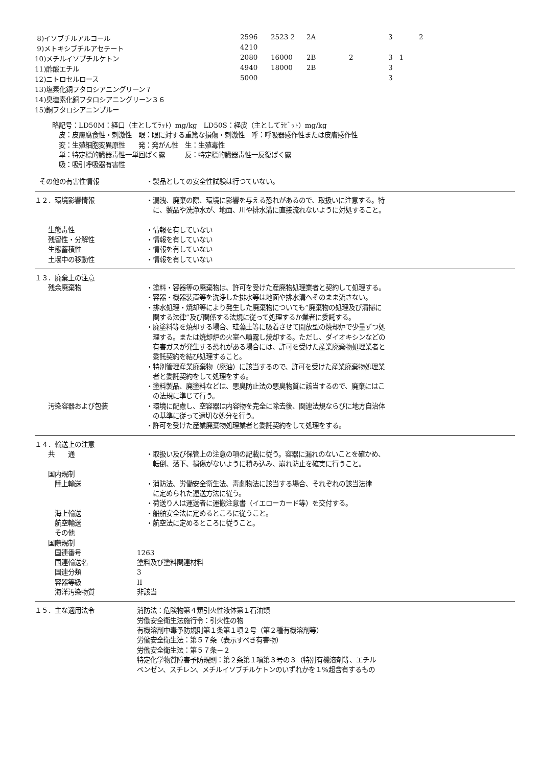| 8)イソブチルアルコール | 2596 | 2523 2 | 2A | 3 | 2 |
| 9)メトキシブチルアセテート | 4210 | | | | |
| 10)メチルイソブチルケトン | 2080 | 16000 | 2B 2 | 3 1 | |
| 11)酢酸エチル | 4940 | 18000 | 2B | 3 | |
| 12)ニトロセルロース | 5000 | | | 3 | |
| 13)塩素化銅フタロシアニングリーン７ | | | | | |
| 14)臭塩素化銅フタロシアニングリーン３６ | | | | | |
| 15)銅フタロシアニンブルー | | | | | |
略記号：LD50M：経口（主としてﾗｯﾄ）mg/kg　LD50S：経皮（主としてﾗﾋﾞｯﾄ）mg/kg
　皮：皮膚腐食性・刺激性　眼：眼に対する重篤な損傷・刺激性　呼：呼吸器感作性または皮膚感作性
　変：生殖細胞変異原性　　発：発がん性　生：生殖毒性
　単：特定標的臓器毒性一単回ばく露　　　反：特定標的臓器毒性一反復ばく露
　吸：吸引呼吸器有害性
その他の有害性情報 ・製品としての安全性試験は行つていない。
１２．環境影響情報 ・漏洩、廃棄の際、環境に影響を与える恐れがあるので、取扱いに注意する。特
　に、製品や洗浄水が、地面、川や排水溝に直接流れないように対処すること。
　　生態毒性 ・情報を有していない
　　残留性・分解性 ・情報を有していない
　　生態蓄積性 ・情報を有していない
　　土壌中の移動性 ・情報を有していない
１３．廃棄上の注意
　　残余廃棄物 ・塗料・容器等の廃棄物は、許可を受けた産廃物処理業者と契約して処理する。
・容器・機器装置等を洗浄した排水等は地面や排水溝へそのまま流さない。
・排水処理・焼却等により発生した廃棄物についても”廃棄物の処理及び清掃に
　関する法律”及び関係する法規に従って処理するか業者に委託する。
・廃塗料等を焼却する場合、珪藻土等に吸着させて開放型の焼却炉で少量ずつ処
　理する。または焼却炉の火室へ噴霧し焼却する。ただし、ダイオキシンなどの
　有害ガスが発生する恐れがある場合には、許可を受けた産業廃棄物処理業者と
　委託契約を結び処理すること。
・特別管理産業廃棄物（廃油）に該当するので、許可を受けた産業廃棄物処理業
　者と委託契約をして処理をする。
・塗料製品、廃塗料などは、悪臭防止法の悪臭物質に該当するので、廃棄にはこ
　の法規に準じて行う。
　　汚染容器および包装 ・環境に配慮し、空容器は内容物を完全に除去後、関連法規ならびに地方自治体
　の基準に従って適切な処分を行う。
・許可を受けた産業廃棄物処理業者と委託契約をして処理をする。
１４．輸送上の注意
　　共　　通 ・取扱い及び保管上の注意の項の記載に従う。容器に漏れのないことを確かめ、
　転倒、落下、損傷がないように積み込み、崩れ防止を確実に行うこと。
　　国内規制
　　　陸上輸送 ・消防法、労働安全衛生法、毒劇物法に該当する場合、それぞれの該当法律
　に定められた運送方法に従う。
・荷送り人は運送者に運搬注意書（イエローカード等）を交付する。
　　　海上輸送 ・船舶安全法に定めるところに従うこと。
　　　航空輸送 ・航空法に定めるところに従うこと。
　　　その他
　　国際規制
　　　国連番号 1263
　　　国連輸送名 塗料及び塗料関連材料
　　　国連分類 3
　　　容器等級 II
　　　海洋汚染物質 非該当
１５．主な適用法令 消防法：危険物第４類引火性液体第１石油類
労働安全衛生法施行令：引火性の物
有機溶剤中毒予防規則第１条第１項２号（第２種有機溶剤等）
労働安全衛生法：第５７条（表示すべき有害物）
労働安全衛生法：第５７条－２
特定化学物質障害予防規則：第２条第１項第３号の３（特別有機溶剤等、エチル
ベンゼン、スチレン、メチルイソブチルケトンのいずれかを１%超含有するもの